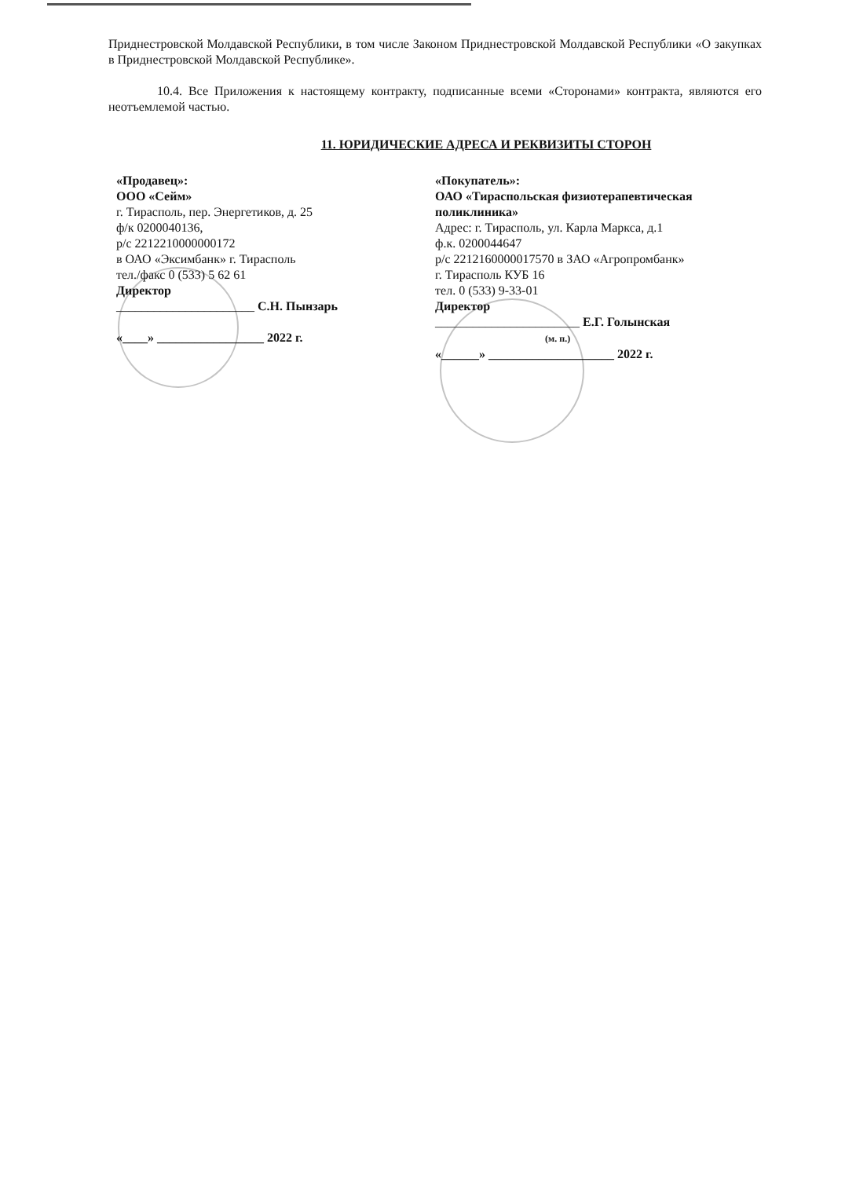Приднестровской Молдавской Республики, в том числе Законом Приднестровской Молдавской Республики «О закупках в Приднестровской Молдавской Республике».
10.4. Все Приложения к настоящему контракту, подписанные всеми «Сторонами» контракта, являются его неотъемлемой частью.
11. ЮРИДИЧЕСКИЕ АДРЕСА И РЕКВИЗИТЫ СТОРОН
«Продавец»:
ООО «Сейм»
г. Тирасполь, пер. Энергетиков, д. 25
ф/к 0200040136,
р/с 2212210000000172
в ОАО «Эксимбанк» г. Тирасполь
тел./факс 0 (533) 5 62 61
Директор
______________________ С.Н. Пынзарь
«____» _________________ 2022 г.
«Покупатель»:
ОАО «Тираспольская физиотерапевтическая поликлиника»
Адрес: г. Тирасполь, ул. Карла Маркса, д.1
ф.к. 0200044647
р/с 2212160000017570 в ЗАО «Агропромбанк»
г. Тирасполь КУБ 16
тел. 0 (533) 9-33-01
Директор
_______________________ Е.Г. Голынская
(м. п.)
«______» ____________________ 2022 г.